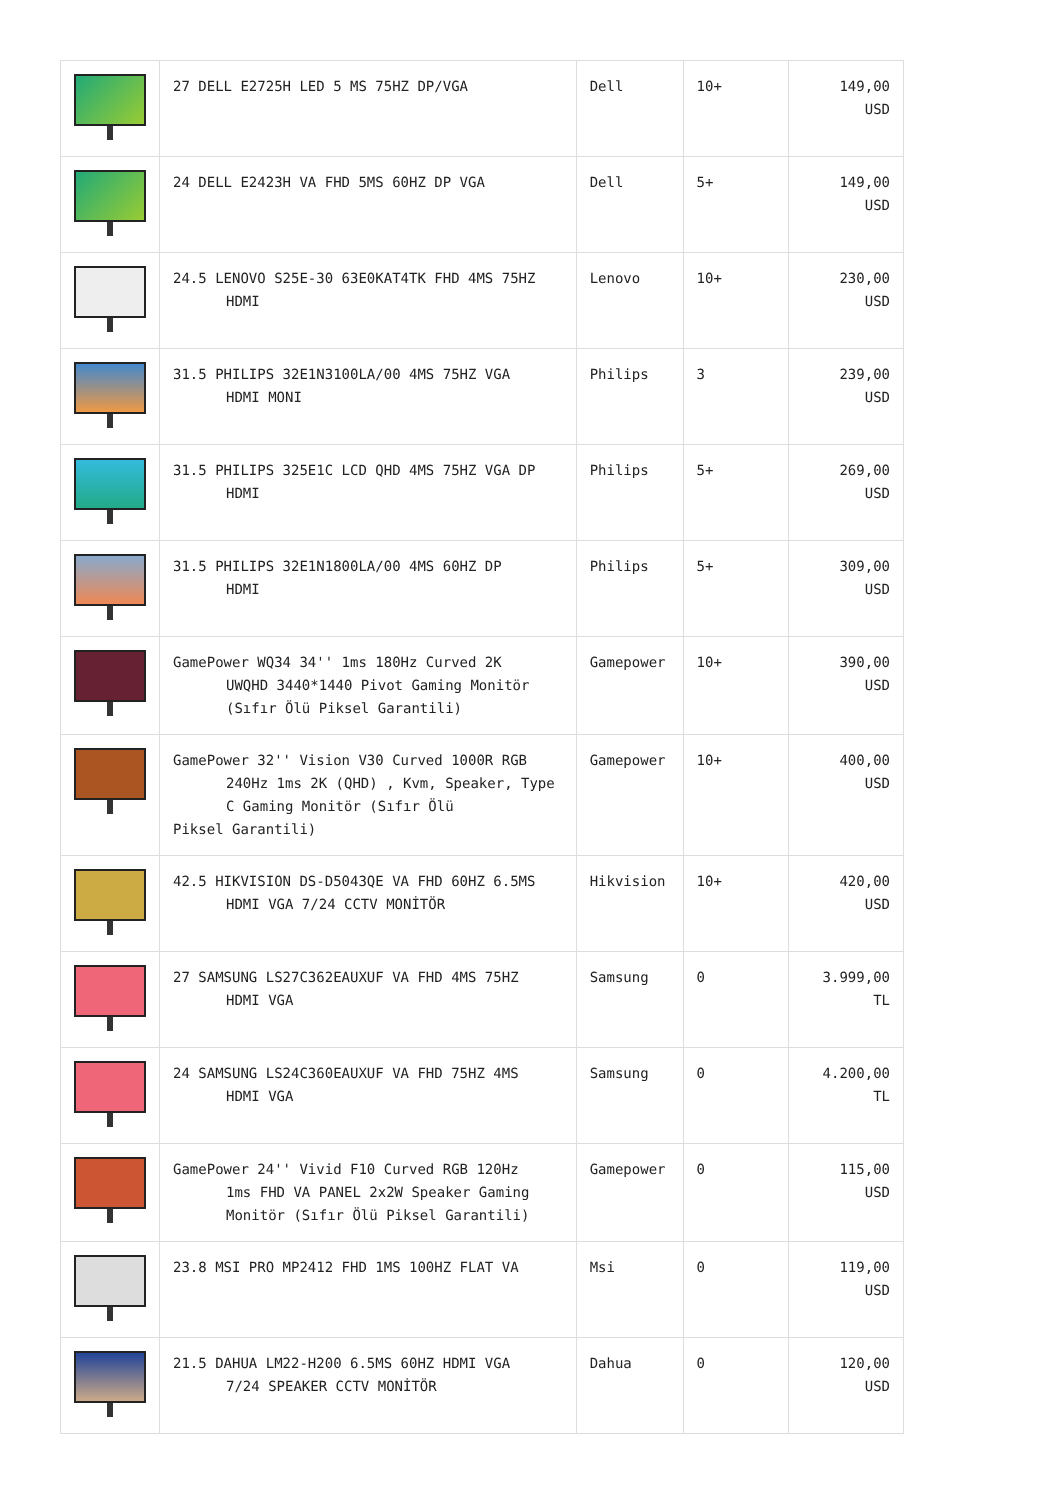| | 27 DELL E2725H LED 5 MS 75HZ DP/VGA | Dell | 10+ | 149,00 USD |
| | 24 DELL E2423H VA FHD 5MS 60HZ DP VGA | Dell | 5+ | 149,00 USD |
| | 24.5 LENOVO S25E-30 63E0KAT4TK FHD 4MS 75HZ HDMI | Lenovo | 10+ | 230,00 USD |
| | 31.5 PHILIPS 32E1N3100LA/00 4MS 75HZ VGA HDMI MONI | Philips | 3 | 239,00 USD |
| | 31.5 PHILIPS 325E1C LCD QHD 4MS 75HZ VGA DP HDMI | Philips | 5+ | 269,00 USD |
| | 31.5 PHILIPS 32E1N1800LA/00 4MS 60HZ DP HDMI | Philips | 5+ | 309,00 USD |
| | GamePower WQ34 34'' 1ms 180Hz Curved 2K UWQHD 3440*1440 Pivot Gaming Monitör (Sıfır Ölü Piksel Garantili) | Gamepower | 10+ | 390,00 USD |
| | GamePower 32'' Vision V30 Curved 1000R RGB 240Hz 1ms 2K (QHD) , Kvm, Speaker, Type C Gaming Monitör (Sıfır Ölü Piksel Garantili) | Gamepower | 10+ | 400,00 USD |
| | 42.5 HIKVISION DS-D5043QE VA FHD 60HZ 6.5MS HDMI VGA 7/24 CCTV MONİTÖR | Hikvision | 10+ | 420,00 USD |
| | 27 SAMSUNG LS27C362EAUXUF VA FHD 4MS 75HZ HDMI VGA | Samsung | 0 | 3.999,00 TL |
| | 24 SAMSUNG LS24C360EAUXUF VA FHD 75HZ 4MS HDMI VGA | Samsung | 0 | 4.200,00 TL |
| | GamePower 24'' Vivid F10 Curved RGB 120Hz 1ms FHD VA PANEL 2x2W Speaker Gaming Monitör (Sıfır Ölü Piksel Garantili) | Gamepower | 0 | 115,00 USD |
| | 23.8 MSI PRO MP2412 FHD 1MS 100HZ FLAT VA | Msi | 0 | 119,00 USD |
| | 21.5 DAHUA LM22-H200 6.5MS 60HZ HDMI VGA 7/24 SPEAKER CCTV MONİTÖR | Dahua | 0 | 120,00 USD |